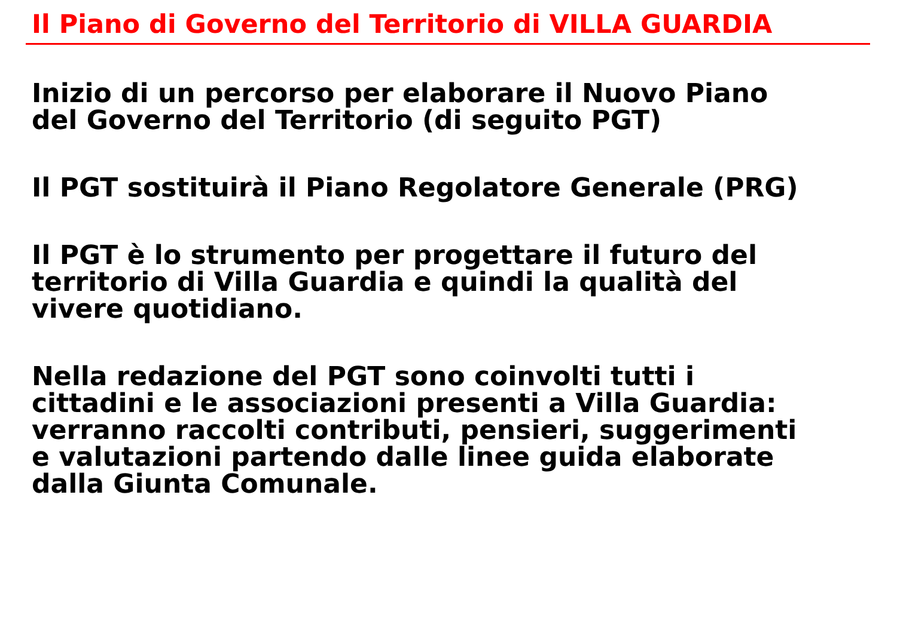Il Piano di Governo del Territorio di VILLA GUARDIA
Inizio di un percorso per elaborare il Nuovo Piano
del Governo del Territorio (di seguito PGT)
Il PGT sostituirà il Piano Regolatore Generale (PRG)
Il PGT è lo strumento per progettare il futuro del
territorio di Villa Guardia e quindi la qualità del
vivere quotidiano.
Nella redazione del PGT sono coinvolti tutti i
cittadini e le associazioni presenti a Villa Guardia:
verranno raccolti contributi, pensieri, suggerimenti
e valutazioni partendo dalle linee guida elaborate
dalla Giunta Comunale.